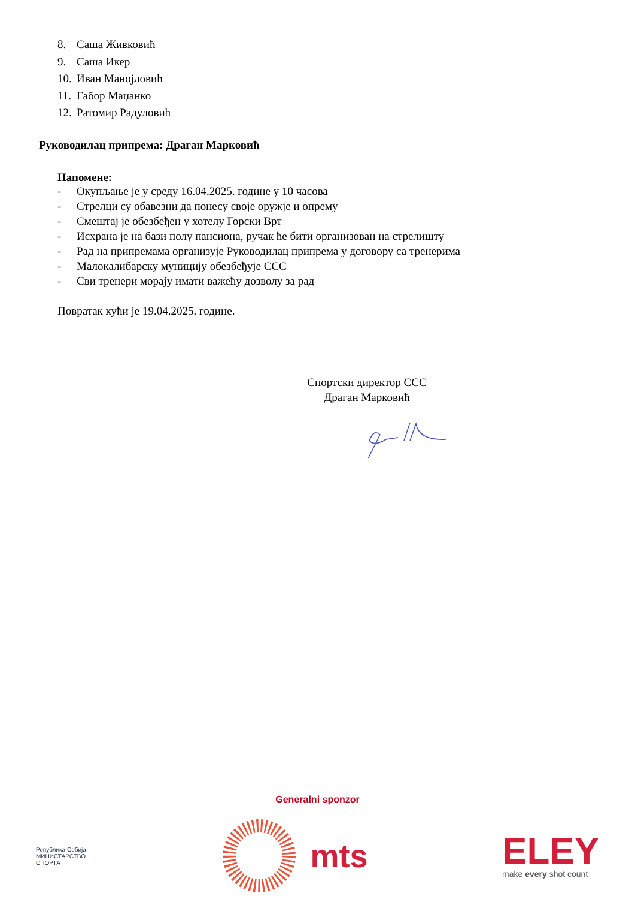8. Саша Живковић
9. Саша Икер
10. Иван Манојловић
11. Габор Маџанко
12. Ратомир Радуловић
Руководилац припрема: Драган Марковић
Напомене:
- Окупљање је у среду 16.04.2025. године у 10 часова
- Стрелци су обавезни да понесу своје оружје и опрему
- Смештај је обезбеђен у хотелу Горски Врт
- Исхрана је на бази полу пансиона, ручак ће бити организован на стрелишту
- Рад на припремама организује Руководилац припрема у договору са тренерима
- Малокалибарску муницију обезбеђује ССС
- Сви тренери морају имати важећу дозволу за рад
Повратак кући је 19.04.2025. године.
Спортски директор ССС
Драган Марковић
Generalni sponzor
Република Србија
МИНИСТАРСТВО
СПОРТА
mts
ELEY
make every shot count